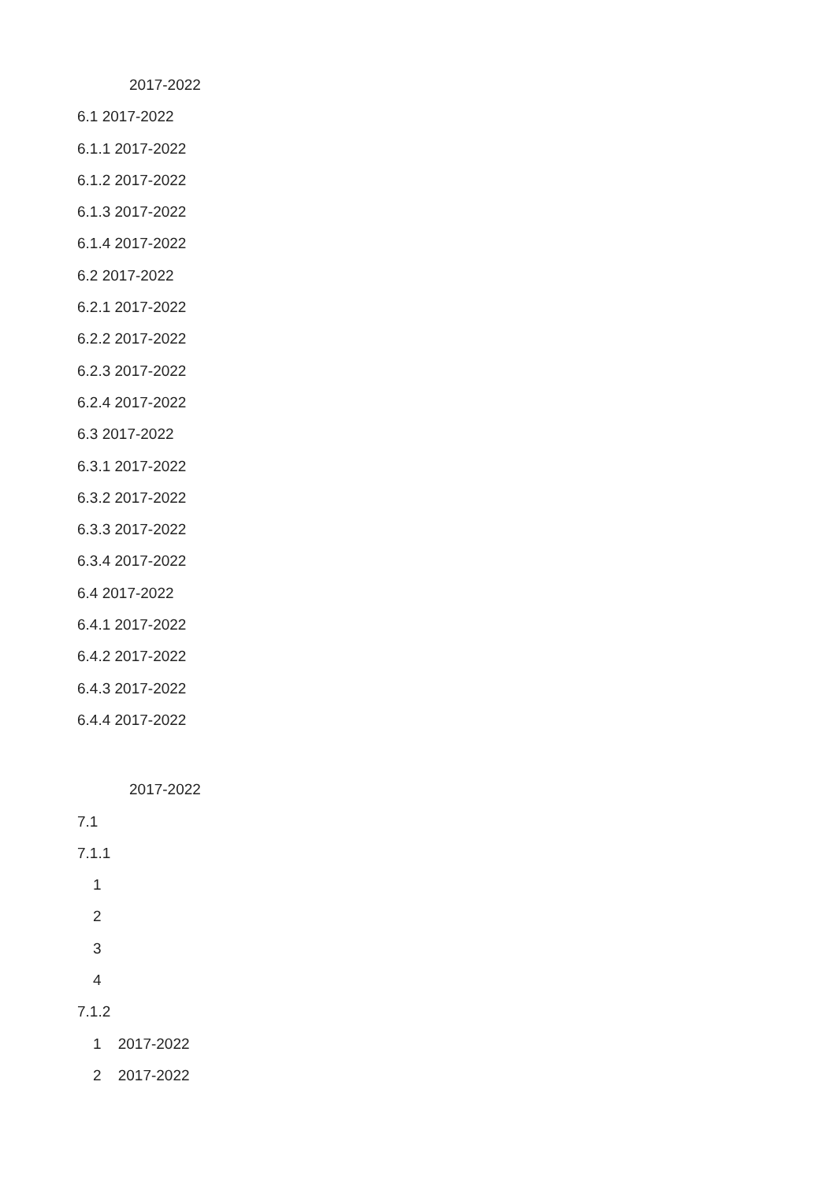2017-2022
6.1 2017-2022
6.1.1 2017-2022
6.1.2 2017-2022
6.1.3 2017-2022
6.1.4 2017-2022
6.2 2017-2022
6.2.1 2017-2022
6.2.2 2017-2022
6.2.3 2017-2022
6.2.4 2017-2022
6.3 2017-2022
6.3.1 2017-2022
6.3.2 2017-2022
6.3.3 2017-2022
6.3.4 2017-2022
6.4 2017-2022
6.4.1 2017-2022
6.4.2 2017-2022
6.4.3 2017-2022
6.4.4 2017-2022
2017-2022
7.1
7.1.1
1
2
3
4
7.1.2
1 2017-2022
2 2017-2022